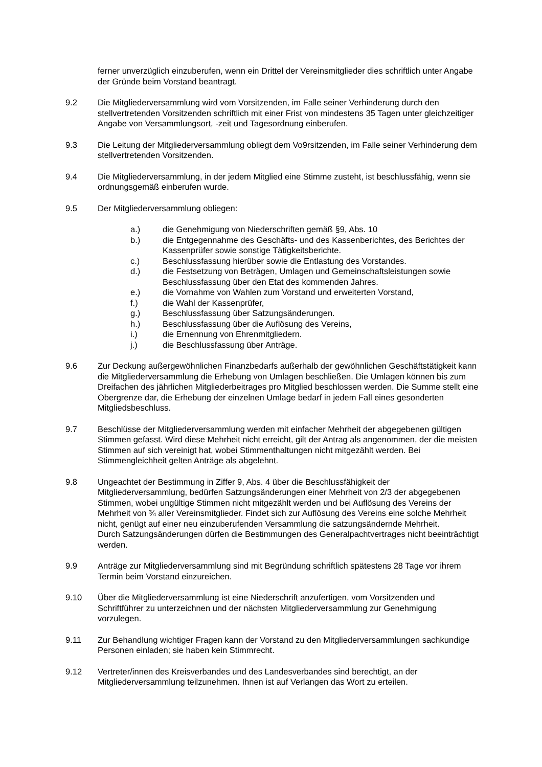ferner unverzüglich einzuberufen, wenn ein Drittel der Vereinsmitglieder dies schriftlich unter Angabe der Gründe beim Vorstand beantragt.
9.2 Die Mitgliederversammlung wird vom Vorsitzenden, im Falle seiner Verhinderung durch den stellvertretenden Vorsitzenden schriftlich mit einer Frist von mindestens 35 Tagen unter gleichzeitiger Angabe von Versammlungsort, -zeit und Tagesordnung einberufen.
9.3 Die Leitung der Mitgliederversammlung obliegt dem Vo9rsitzenden, im Falle seiner Verhinderung dem stellvertretenden Vorsitzenden.
9.4 Die Mitgliederversammlung, in der jedem Mitglied eine Stimme zusteht, ist beschlussfähig, wenn sie ordnungsgemäß einberufen wurde.
9.5 Der Mitgliederversammlung obliegen:
a.) die Genehmigung von Niederschriften gemäß §9, Abs. 10
b.) die Entgegennahme des Geschäfts- und des Kassenberichtes, des Berichtes der Kassenprüfer sowie sonstige Tätigkeitsberichte.
c.) Beschlussfassung hierüber sowie die Entlastung des Vorstandes.
d.) die Festsetzung von Beträgen, Umlagen und Gemeinschaftsleistungen sowie Beschlussfassung über den Etat des kommenden Jahres.
e.) die Vornahme von Wahlen zum Vorstand und erweiterten Vorstand,
f.) die Wahl der Kassenprüfer,
g.) Beschlussfassung über Satzungsänderungen.
h.) Beschlussfassung über die Auflösung des Vereins,
i.) die Ernennung von Ehrenmitgliedern.
j.) die Beschlussfassung über Anträge.
9.6 Zur Deckung außergewöhnlichen Finanzbedarfs außerhalb der gewöhnlichen Geschäftstätigkeit kann die Mitgliederversammlung die Erhebung von Umlagen beschließen. Die Umlagen können bis zum Dreifachen des jährlichen Mitgliederbeitrages pro Mitglied beschlossen werden. Die Summe stellt eine Obergrenze dar, die Erhebung der einzelnen Umlage bedarf in jedem Fall eines gesonderten Mitgliedsbeschluss.
9.7 Beschlüsse der Mitgliederversammlung werden mit einfacher Mehrheit der abgegebenen gültigen Stimmen gefasst. Wird diese Mehrheit nicht erreicht, gilt der Antrag als angenommen, der die meisten Stimmen auf sich vereinigt hat, wobei Stimmenthaltungen nicht mitgezählt werden. Bei Stimmengleichheit gelten Anträge als abgelehnt.
9.8 Ungeachtet der Bestimmung in Ziffer 9, Abs. 4 über die Beschlussfähigkeit der Mitgliederversammlung, bedürfen Satzungsänderungen einer Mehrheit von 2/3 der abgegebenen Stimmen, wobei ungültige Stimmen nicht mitgezählt werden und bei Auflösung des Vereins der Mehrheit von ¾ aller Vereinsmitglieder. Findet sich zur Auflösung des Vereins eine solche Mehrheit nicht, genügt auf einer neu einzuberufenden Versammlung die satzungsändernde Mehrheit.
Durch Satzungsänderungen dürfen die Bestimmungen des Generalpachtvertrages nicht beeinträchtigt werden.
9.9 Anträge zur Mitgliederversammlung sind mit Begründung schriftlich spätestens 28 Tage vor ihrem Termin beim Vorstand einzureichen.
9.10 Über die Mitgliederversammlung ist eine Niederschrift anzufertigen, vom Vorsitzenden und Schriftführer zu unterzeichnen und der nächsten Mitgliederversammlung zur Genehmigung vorzulegen.
9.11 Zur Behandlung wichtiger Fragen kann der Vorstand zu den Mitgliederversammlungen sachkundige Personen einladen; sie haben kein Stimmrecht.
9.12 Vertreter/innen des Kreisverbandes und des Landesverbandes sind berechtigt, an der Mitgliederversammlung teilzunehmen. Ihnen ist auf Verlangen das Wort zu erteilen.